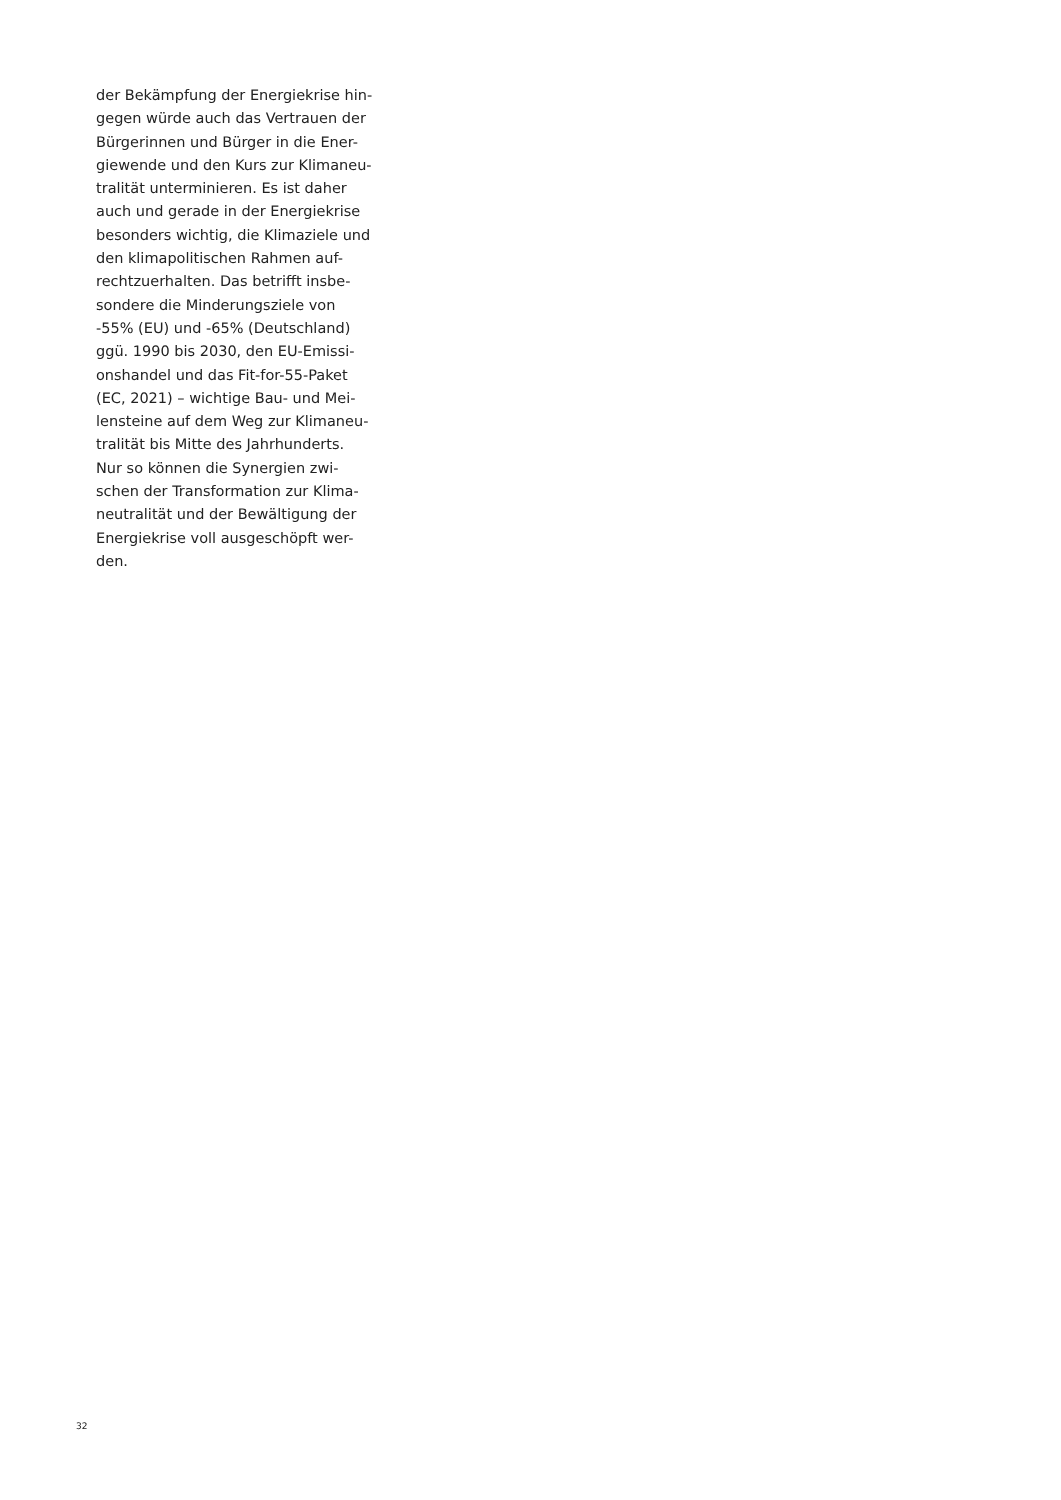der Bekämpfung der Energiekrise hin-
gegen würde auch das Vertrauen der
Bürgerinnen und Bürger in die Ener-
giewende und den Kurs zur Klimaneu-
tralität unterminieren. Es ist daher
auch und gerade in der Energiekrise
besonders wichtig, die Klimaziele und
den klimapolitischen Rahmen auf-
rechtzuerhalten. Das betrifft insbe-
sondere die Minderungsziele von
-55% (EU) und -65% (Deutschland)
ggü. 1990 bis 2030, den EU-Emissi-
onshandel und das Fit-for-55-Paket
(EC, 2021) – wichtige Bau- und Mei-
lensteine auf dem Weg zur Klimaneu-
tralität bis Mitte des Jahrhunderts.
Nur so können die Synergien zwi-
schen der Transformation zur Klima-
neutralität und der Bewältigung der
Energiekrise voll ausgeschöpft wer-
den.
32